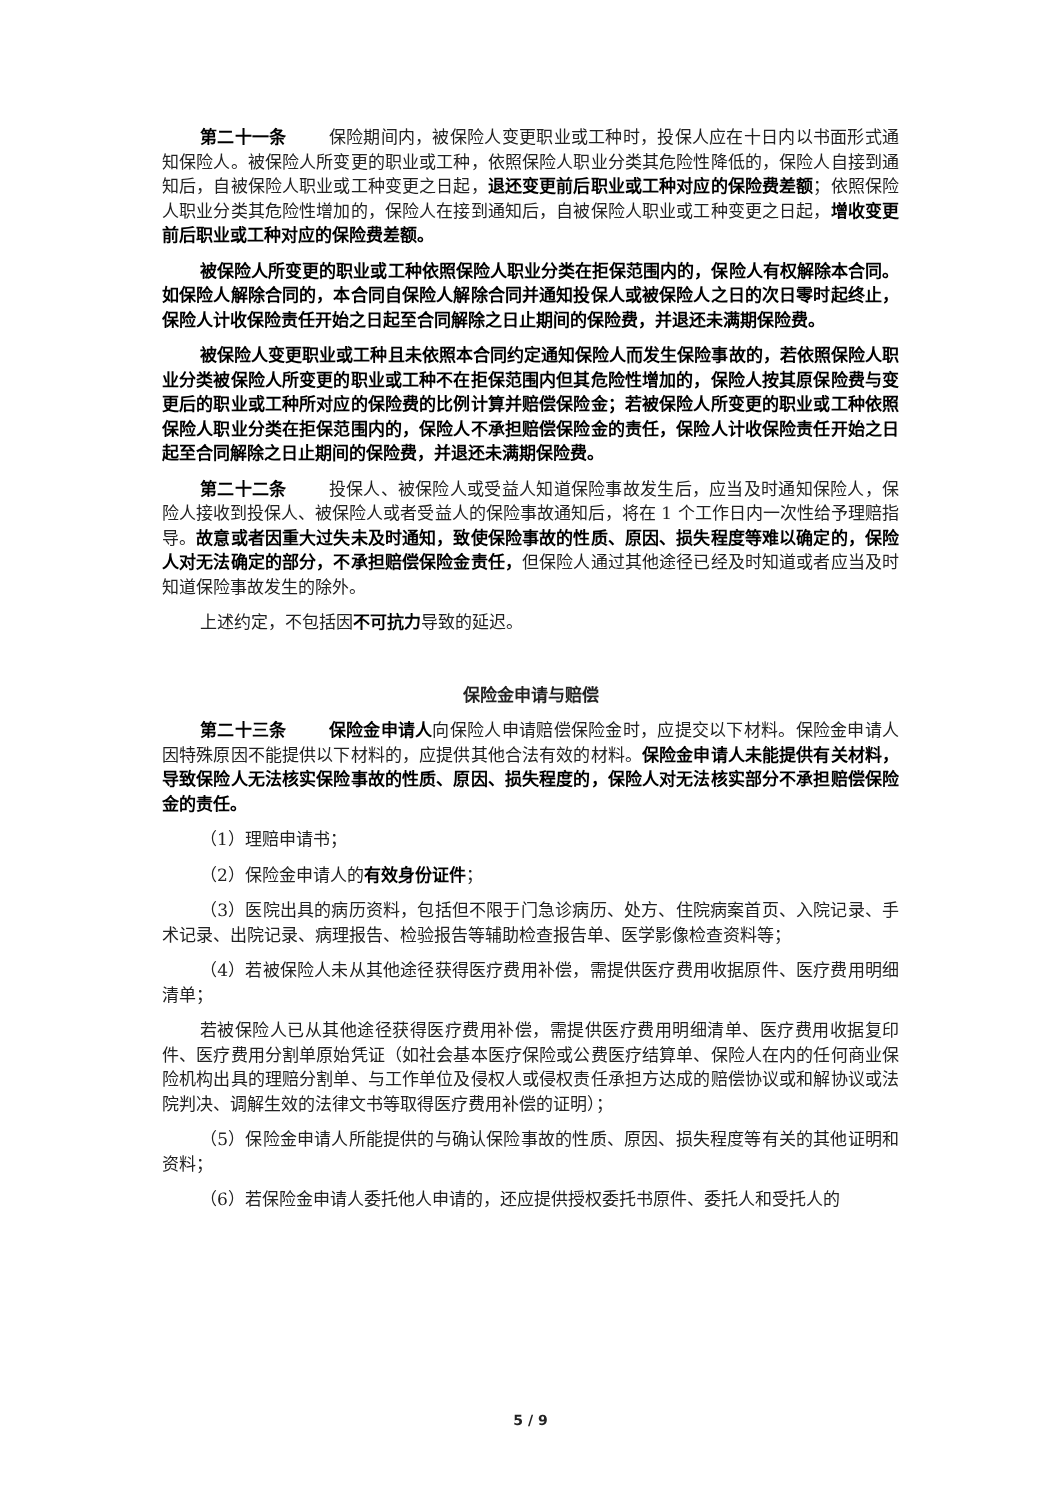第二十一条 保险期间内，被保险人变更职业或工种时，投保人应在十日内以书面形式通知保险人。被保险人所变更的职业或工种，依照保险人职业分类其危险性降低的，保险人自接到通知后，自被保险人职业或工种变更之日起，退还变更前后职业或工种对应的保险费差额；依照保险人职业分类其危险性增加的，保险人在接到通知后，自被保险人职业或工种变更之日起，增收变更前后职业或工种对应的保险费差额。
被保险人所变更的职业或工种依照保险人职业分类在拒保范围内的，保险人有权解除本合同。如保险人解除合同的，本合同自保险人解除合同并通知投保人或被保险人之日的次日零时起终止，保险人计收保险责任开始之日起至合同解除之日止期间的保险费，并退还未满期保险费。
被保险人变更职业或工种且未依照本合同约定通知保险人而发生保险事故的，若依照保险人职业分类被保险人所变更的职业或工种不在拒保范围内但其危险性增加的，保险人按其原保险费与变更后的职业或工种所对应的保险费的比例计算并赔偿保险金；若被保险人所变更的职业或工种依照保险人职业分类在拒保范围内的，保险人不承担赔偿保险金的责任，保险人计收保险责任开始之日起至合同解除之日止期间的保险费，并退还未满期保险费。
第二十二条 投保人、被保险人或受益人知道保险事故发生后，应当及时通知保险人，保险人接收到投保人、被保险人或者受益人的保险事故通知后，将在 1 个工作日内一次性给予理赔指导。故意或者因重大过失未及时通知，致使保险事故的性质、原因、损失程度等难以确定的，保险人对无法确定的部分，不承担赔偿保险金责任，但保险人通过其他途径已经及时知道或者应当及时知道保险事故发生的除外。
上述约定，不包括因不可抗力导致的延迟。
保险金申请与赔偿
第二十三条 保险金申请人向保险人申请赔偿保险金时，应提交以下材料。保险金申请人因特殊原因不能提供以下材料的，应提供其他合法有效的材料。保险金申请人未能提供有关材料，导致保险人无法核实保险事故的性质、原因、损失程度的，保险人对无法核实部分不承担赔偿保险金的责任。
（1）理赔申请书；
（2）保险金申请人的有效身份证件；
（3）医院出具的病历资料，包括但不限于门急诊病历、处方、住院病案首页、入院记录、手术记录、出院记录、病理报告、检验报告等辅助检查报告单、医学影像检查资料等；
（4）若被保险人未从其他途径获得医疗费用补偿，需提供医疗费用收据原件、医疗费用明细清单；
若被保险人已从其他途径获得医疗费用补偿，需提供医疗费用明细清单、医疗费用收据复印件、医疗费用分割单原始凭证（如社会基本医疗保险或公费医疗结算单、保险人在内的任何商业保险机构出具的理赔分割单、与工作单位及侵权人或侵权责任承担方达成的赔偿协议或和解协议或法院判决、调解生效的法律文书等取得医疗费用补偿的证明）；
（5）保险金申请人所能提供的与确认保险事故的性质、原因、损失程度等有关的其他证明和资料；
（6）若保险金申请人委托他人申请的，还应提供授权委托书原件、委托人和受托人的
5 / 9